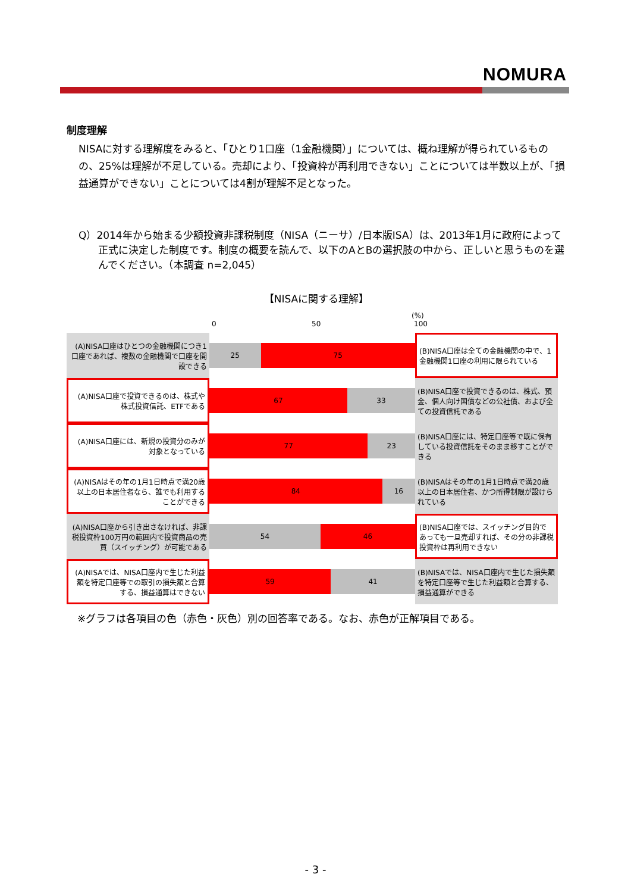NOMURA
制度理解
NISAに対する理解度をみると、「ひとり1口座（1金融機関）」については、概ね理解が得られているものの、25%は理解が不足している。売却により、「投資枠が再利用できない」ことについては半数以上が、「損益通算ができない」ことについては4割が理解不足となった。
Q）2014年から始まる少額投資非課税制度（NISA（ニーサ）/日本版ISA）は、2013年1月に政府によって正式に決定した制度です。制度の概要を読んで、以下のAとBの選択肢の中から、正しいと思うものを選んでください。（本調査 n=2,045）
【NISAに関する理解】
0 50
(%)
100
(A)NISA口座はひとつの金融機関につき1口座であれば、複数の金融機関で口座を開設できる
25 75
(B)NISA口座は全ての金融機関の中で、1金融機関1口座の利用に限られている
(A)NISA口座で投資できるのは、株式や株式投資信託、ETFである
67 33
(B)NISA口座で投資できるのは、株式、預金、個人向け国債などの公社債、および全ての投資信託である
(A)NISA口座には、新規の投資分のみが対象となっている
77 23
(B)NISA口座には、特定口座等で既に保有している投資信託をそのまま移すことができる
(A)NISAはその年の1月1日時点で満20歳以上の日本居住者なら、誰でも利用することができる
84 16
(B)NISAはその年の1月1日時点で満20歳以上の日本居住者、かつ所得制限が設けられている
(A)NISA口座から引き出さなければ、非課税投資枠100万円の範囲内で投資商品の売買（スイッチング）が可能である
54 46
(B)NISA口座では、スイッチング目的であっても一旦売却すれば、その分の非課税投資枠は再利用できない
(A)NISAでは、NISA口座内で生じた利益額を特定口座等での取引の損失額と合算する、損益通算はできない
59 41
(B)NISAでは、NISA口座内で生じた損失額を特定口座等で生じた利益額と合算する、損益通算ができる
※グラフは各項目の色（赤色・灰色）別の回答率である。なお、赤色が正解項目である。
- 3 -